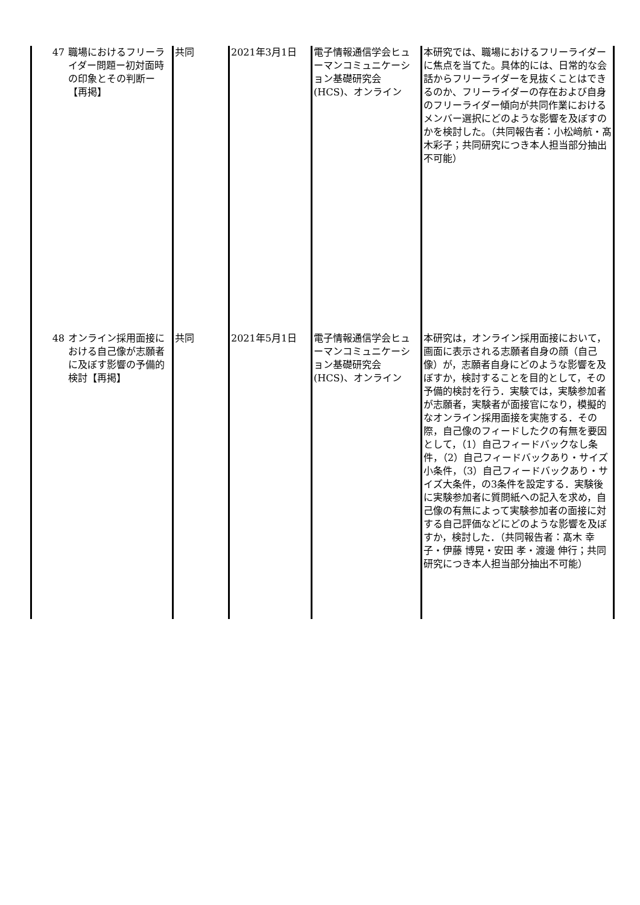| 47 | 職場におけるフリーライダー問題ー初対面時の印象とその判断ー【再掲】 | 共同 | 2021年3月1日 | 電子情報通信学会ヒューマンコミュニケーション基礎研究会(HCS)、オンライン | 本研究では、職場におけるフリーライダーに焦点を当てた。具体的には、日常的な会話からフリーライダーを見抜くことはできるのか、フリーライダーの存在および自身のフリーライダー傾向が共同作業におけるメンバー選択にどのような影響を及ぼすのかを検討した。（共同報告者：小松﨑航・髙木彩子；共同研究につき本人担当部分抽出不可能） |
| 48 | オンライン採用面接における自己像が志願者に及ぼす影響の予備的検討【再掲】 | 共同 | 2021年5月1日 | 電子情報通信学会ヒューマンコミュニケーション基礎研究会(HCS)、オンライン | 本研究は，オンライン採用面接において，画面に表示される志願者自身の顔（自己像）が，志願者自身にどのような影響を及ぼすか，検討することを目的として，その予備的検討を行う．実験では，実験参加者が志願者，実験者が面接官になり，模擬的なオンライン採用面接を実施する．その際，自己像のフィードしたクの有無を要因として，（1）自己フィードバックなし条件，（2）自己フィードバックあり・サイズ小条件，（3）自己フィードバックあり・サイズ大条件，の3条件を設定する．実験後に実験参加者に質問紙への記入を求め，自己像の有無によって実験参加者の面接に対する自己評価などにどのような影響を及ぼすか，検討した．（共同報告者：髙木 幸子・伊藤 博晃・安田 孝・渡邊 伸行；共同研究につき本人担当部分抽出不可能） |